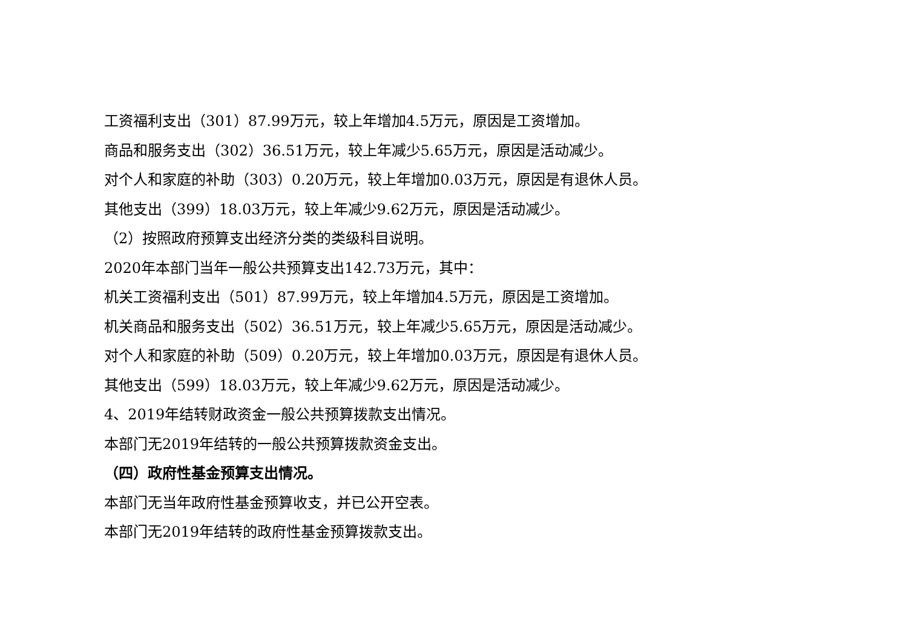工资福利支出（301）87.99万元，较上年增加4.5万元，原因是工资增加。
商品和服务支出（302）36.51万元，较上年减少5.65万元，原因是活动减少。
对个人和家庭的补助（303）0.20万元，较上年增加0.03万元，原因是有退休人员。
其他支出（399）18.03万元，较上年减少9.62万元，原因是活动减少。
（2）按照政府预算支出经济分类的类级科目说明。
2020年本部门当年一般公共预算支出142.73万元，其中：
机关工资福利支出（501）87.99万元，较上年增加4.5万元，原因是工资增加。
机关商品和服务支出（502）36.51万元，较上年减少5.65万元，原因是活动减少。
对个人和家庭的补助（509）0.20万元，较上年增加0.03万元，原因是有退休人员。
其他支出（599）18.03万元，较上年减少9.62万元，原因是活动减少。
4、2019年结转财政资金一般公共预算拨款支出情况。
本部门无2019年结转的一般公共预算拨款资金支出。
（四）政府性基金预算支出情况。
本部门无当年政府性基金预算收支，并已公开空表。
本部门无2019年结转的政府性基金预算拨款支出。